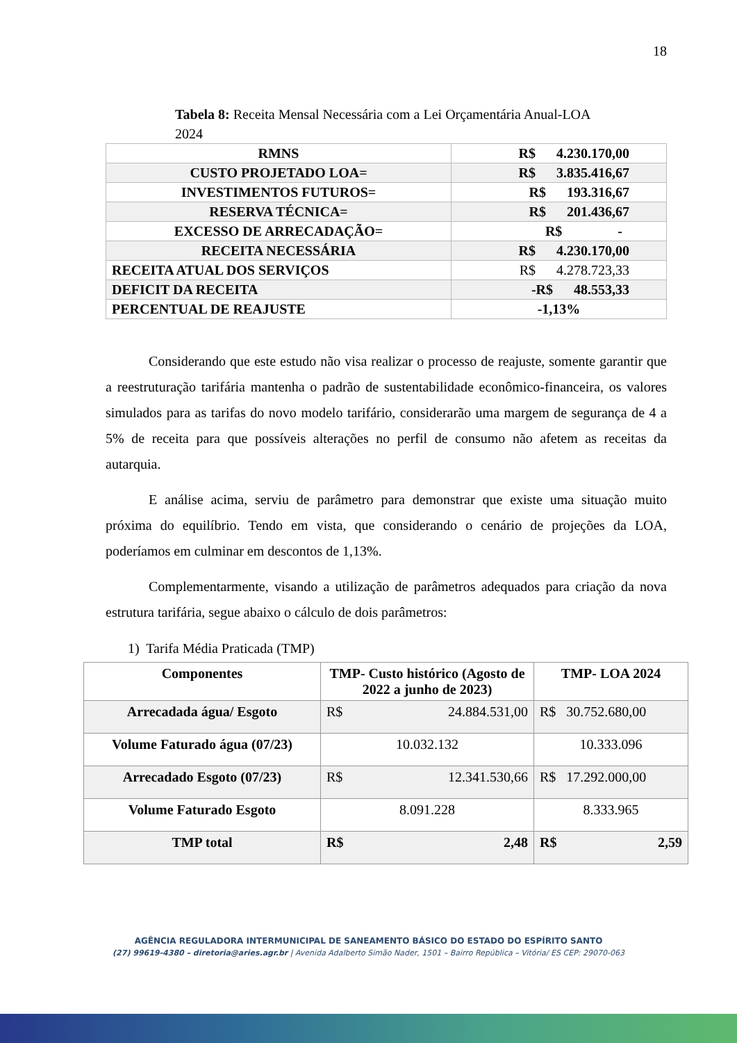18
Tabela 8: Receita Mensal Necessária com a Lei Orçamentária Anual-LOA 2024
| RMNS | R$ 4.230.170,00 |
| CUSTO PROJETADO LOA= | R$ 3.835.416,67 |
| INVESTIMENTOS FUTUROS= | R$ 193.316,67 |
| RESERVA TÉCNICA= | R$ 201.436,67 |
| EXCESSO DE ARRECADAÇÃO= | R$ - |
| RECEITA NECESSÁRIA | R$ 4.230.170,00 |
| RECEITA ATUAL DOS SERVIÇOS | R$ 4.278.723,33 |
| DEFICIT DA RECEITA | -R$ 48.553,33 |
| PERCENTUAL DE REAJUSTE | -1,13% |
Considerando que este estudo não visa realizar o processo de reajuste, somente garantir que a reestruturação tarifária mantenha o padrão de sustentabilidade econômico-financeira, os valores simulados para as tarifas do novo modelo tarifário, considerarão uma margem de segurança de 4 a 5% de receita para que possíveis alterações no perfil de consumo não afetem as receitas da autarquia.
E análise acima, serviu de parâmetro para demonstrar que existe uma situação muito próxima do equilíbrio. Tendo em vista, que considerando o cenário de projeções da LOA, poderíamos em culminar em descontos de 1,13%.
Complementarmente, visando a utilização de parâmetros adequados para criação da nova estrutura tarifária, segue abaixo o cálculo de dois parâmetros:
1) Tarifa Média Praticada (TMP)
| Componentes | TMP- Custo histórico (Agosto de 2022 a junho de 2023) | TMP- LOA 2024 |
| Arrecadada água/ Esgoto | R$ 24.884.531,00 | R$ 30.752.680,00 |
| Volume Faturado água (07/23) | 10.032.132 | 10.333.096 |
| Arrecadado Esgoto (07/23) | R$ 12.341.530,66 | R$ 17.292.000,00 |
| Volume Faturado Esgoto | 8.091.228 | 8.333.965 |
| TMP total | R$ 2,48 | R$ 2,59 |
AGÊNCIA REGULADORA INTERMUNICIPAL DE SANEAMENTO BÁSICO DO ESTADO DO ESPÍRITO SANTO
(27) 99619-4380 – diretoria@aries.agr.br | Avenida Adalberto Simão Nader, 1501 – Bairro República – Vitória/ ES CEP: 29070-063